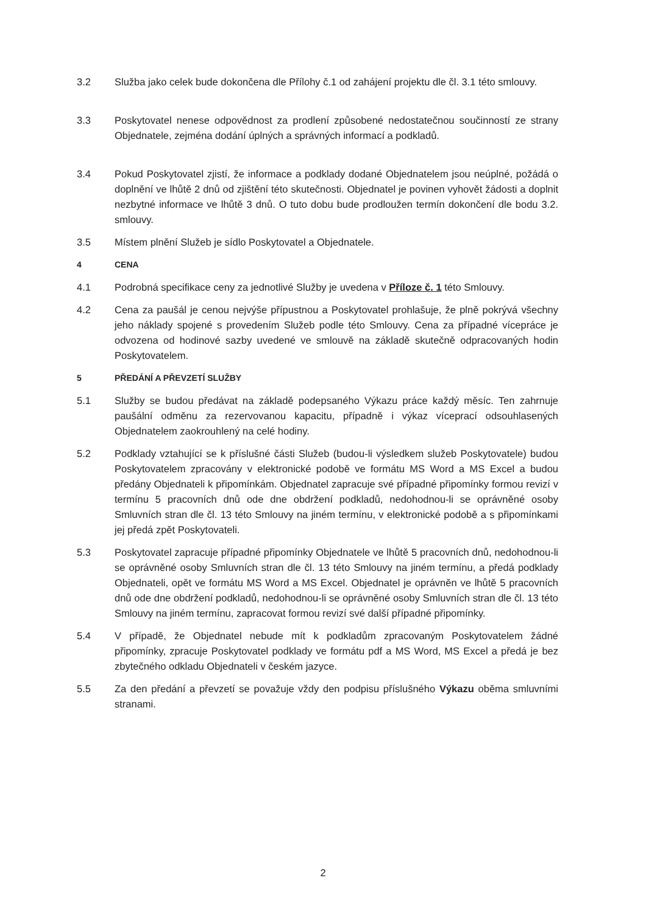3.2 Služba jako celek bude dokončena dle Přílohy č.1 od zahájení projektu dle čl. 3.1 této smlouvy.
3.3 Poskytovatel nenese odpovědnost za prodlení způsobené nedostatečnou součinností ze strany Objednatele, zejména dodání úplných a správných informací a podkladů.
3.4 Pokud Poskytovatel zjistí, že informace a podklady dodané Objednatelem jsou neúplné, požádá o doplnění ve lhůtě 2 dnů od zjištění této skutečnosti. Objednatel je povinen vyhovět žádosti a doplnit nezbytné informace ve lhůtě 3 dnů. O tuto dobu bude prodloužen termín dokončení dle bodu 3.2. smlouvy.
3.5 Místem plnění Služeb je sídlo Poskytovatel a Objednatele.
4 CENA
4.1 Podrobná specifikace ceny za jednotlivé Služby je uvedena v Příloze č. 1 této Smlouvy.
4.2 Cena za paušál je cenou nejvýše přípustnou a Poskytovatel prohlašuje, že plně pokrývá všechny jeho náklady spojené s provedením Služeb podle této Smlouvy. Cena za případné vícepráce je odvozena od hodinové sazby uvedené ve smlouvě na základě skutečně odpracovaných hodin Poskytovatelem.
5 PŘEDÁNÍ A PŘEVZETÍ SLUŽBY
5.1 Služby se budou předávat na základě podepsaného Výkazu práce každý měsíc. Ten zahrnuje paušální odměnu za rezervovanou kapacitu, případně i výkaz víceprací odsouhlasených Objednatelem zaokrouhlený na celé hodiny.
5.2 Podklady vztahující se k příslušné části Služeb (budou-li výsledkem služeb Poskytovatele) budou Poskytovatelem zpracovány v elektronické podobě ve formátu MS Word a MS Excel a budou předány Objednateli k připomínkám. Objednatel zapracuje své případné připomínky formou revizí v termínu 5 pracovních dnů ode dne obdržení podkladů, nedohodnou-li se oprávněné osoby Smluvních stran dle čl. 13 této Smlouvy na jiném termínu, v elektronické podobě a s připomínkami jej předá zpět Poskytovateli.
5.3 Poskytovatel zapracuje případné připomínky Objednatele ve lhůtě 5 pracovních dnů, nedohodnou-li se oprávněné osoby Smluvních stran dle čl. 13 této Smlouvy na jiném termínu, a předá podklady Objednateli, opět ve formátu MS Word a MS Excel. Objednatel je oprávněn ve lhůtě 5 pracovních dnů ode dne obdržení podkladů, nedohodnou-li se oprávněné osoby Smluvních stran dle čl. 13 této Smlouvy na jiném termínu, zapracovat formou revizí své další případné připomínky.
5.4 V případě, že Objednatel nebude mít k podkladům zpracovaným Poskytovatelem žádné připomínky, zpracuje Poskytovatel podklady ve formátu pdf a MS Word, MS Excel a předá je bez zbytečného odkladu Objednateli v českém jazyce.
5.5 Za den předání a převzetí se považuje vždy den podpisu příslušného Výkazu oběma smluvními stranami.
2